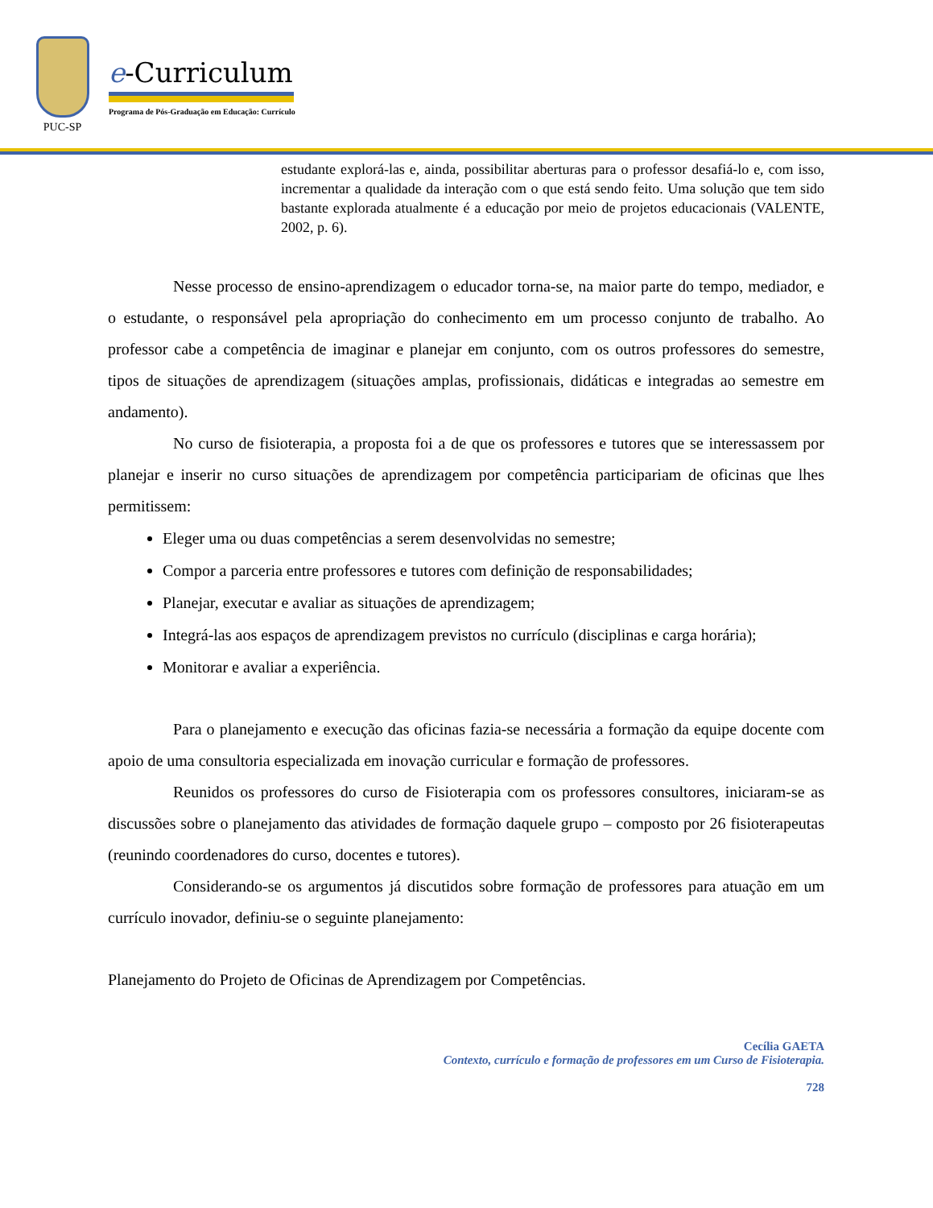PUC-SP
e-Curriculum
Programa de Pós-Graduação em Educação: Currículo
estudante explorá-las e, ainda, possibilitar aberturas para o professor desafiá-lo e, com isso, incrementar a qualidade da interação com o que está sendo feito. Uma solução que tem sido bastante explorada atualmente é a educação por meio de projetos educacionais (VALENTE, 2002, p. 6).
Nesse processo de ensino-aprendizagem o educador torna-se, na maior parte do tempo, mediador, e o estudante, o responsável pela apropriação do conhecimento em um processo conjunto de trabalho. Ao professor cabe a competência de imaginar e planejar em conjunto, com os outros professores do semestre, tipos de situações de aprendizagem (situações amplas, profissionais, didáticas e integradas ao semestre em andamento).
No curso de fisioterapia, a proposta foi a de que os professores e tutores que se interessassem por planejar e inserir no curso situações de aprendizagem por competência participariam de oficinas que lhes permitissem:
Eleger uma ou duas competências a serem desenvolvidas no semestre;
Compor a parceria entre professores e tutores com definição de responsabilidades;
Planejar, executar e avaliar as situações de aprendizagem;
Integrá-las aos espaços de aprendizagem previstos no currículo (disciplinas e carga horária);
Monitorar e avaliar a experiência.
Para o planejamento e execução das oficinas fazia-se necessária a formação da equipe docente com apoio de uma consultoria especializada em inovação curricular e formação de professores.
Reunidos os professores do curso de Fisioterapia com os professores consultores, iniciaram-se as discussões sobre o planejamento das atividades de formação daquele grupo – composto por 26 fisioterapeutas (reunindo coordenadores do curso, docentes e tutores).
Considerando-se os argumentos já discutidos sobre formação de professores para atuação em um currículo inovador, definiu-se o seguinte planejamento:
Planejamento do Projeto de Oficinas de Aprendizagem por Competências.
Cecília GAETA
Contexto, currículo e formação de professores em um Curso de Fisioterapia.
728